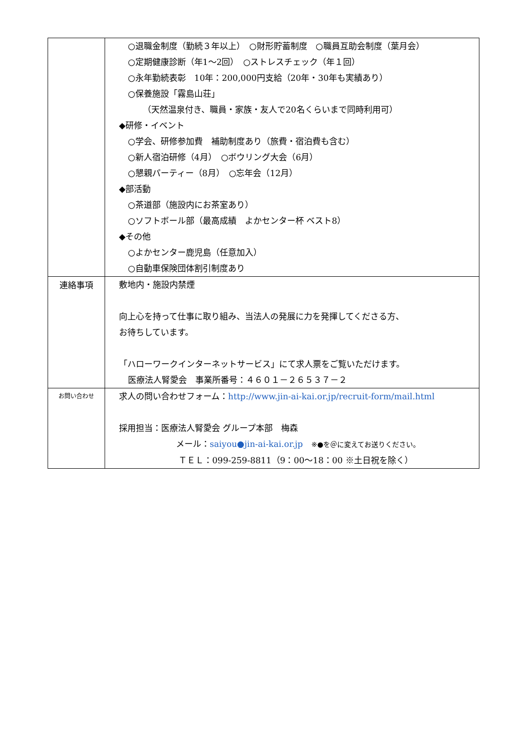| | ○退職金制度（勤続３年以上） ○財形貯蓄制度 ○職員互助会制度（葉月会） ○定期健康診断（年1〜2回） ○ストレスチェック（年１回） ○永年勤続表彰 10年：200,000円支給（20年・30年も実績あり） ○保養施設「霧島山荘」 （天然温泉付き、職員・家族・友人で20名くらいまで同時利用可） ◆研修・イベント ○学会、研修参加費 補助制度あり（旅費・宿泊費も含む） ○新人宿泊研修（4月） ○ボウリング大会（6月） ○懇親パーティー（8月） ○忘年会（12月） ◆部活動 ○茶道部（施設内にお茶室あり） ○ソフトボール部（最高成績 よかセンター杯 ベスト8） ◆その他 ○よかセンター鹿児島（任意加入） ○自動車保険団体割引制度あり |
| 連絡事項 | 敷地内・施設内禁煙 向上心を持って仕事に取り組み、当法人の発展に力を発揮してくださる方、 お待ちしています。 「ハローワークインターネットサービス」にて求人票をご覧いただけます。 医療法人腎愛会 事業所番号：４６０１－２６５３７－２ |
| お問い合わせ | 求人の問い合わせフォーム： http://www.jin-ai-kai.or.jp/recruit-form/mail.html 採用担当：医療法人腎愛会 グループ本部 梅森 メール： saiyou●jin-ai-kai.or.jp ※●を＠に変えてお送りください。 ＴＥＬ：099-259-8811（9：00〜18：00 ※土日祝を除く） |